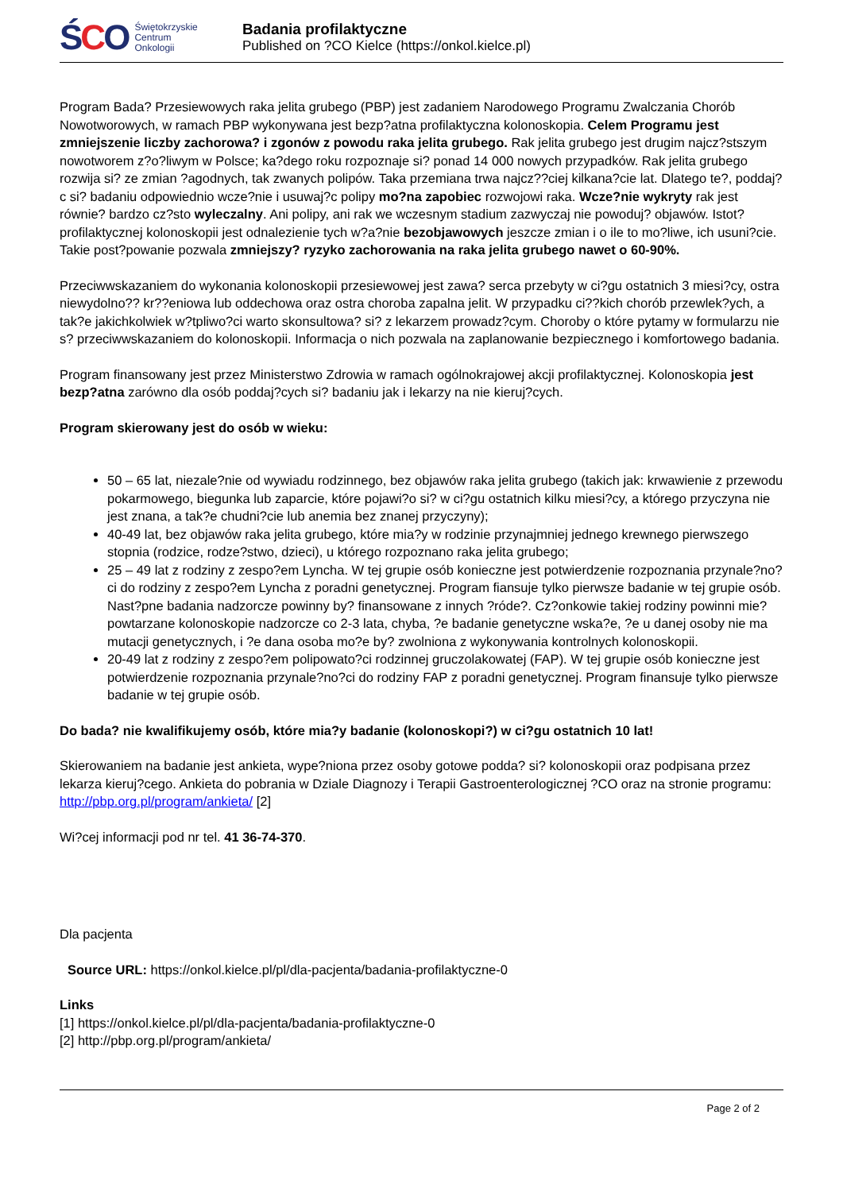ŚCO
Świętokrzyskie
Centrum
Onkologii
Badania profilaktyczne
Published on ?CO Kielce (https://onkol.kielce.pl)
Program Bada? Przesiewowych raka jelita grubego (PBP) jest zadaniem Narodowego Programu Zwalczania Chorób Nowotworowych, w ramach PBP wykonywana jest bezp?atna profilaktyczna kolonoskopia. Celem Programu jest zmniejszenie liczby zachorowa? i zgonów z powodu raka jelita grubego. Rak jelita grubego jest drugim najcz?stszym nowotworem z?o?liwym w Polsce; ka?dego roku rozpoznaje si? ponad 14 000 nowych przypadków. Rak jelita grubego rozwija si? ze zmian ?agodnych, tak zwanych polipów. Taka przemiana trwa najcz??ciej kilkana?cie lat. Dlatego te?, poddaj?c si? badaniu odpowiednio wcze?nie i usuwaj?c polipy mo?na zapobiec rozwojowi raka. Wcze?nie wykryty rak jest równie? bardzo cz?sto wyleczalny. Ani polipy, ani rak we wczesnym stadium zazwyczaj nie powoduj? objawów. Istot? profilaktycznej kolonoskopii jest odnalezienie tych w?a?nie bezobjawowych jeszcze zmian i o ile to mo?liwe, ich usuni?cie. Takie post?powanie pozwala zmniejszy? ryzyko zachorowania na raka jelita grubego nawet o 60-90%.
Przeciwwskazaniem do wykonania kolonoskopii przesiewowej jest zawa? serca przebyty w ci?gu ostatnich 3 miesi?cy, ostra niewydolno?? kr??eniowa lub oddechowa oraz ostra choroba zapalna jelit. W przypadku ci??kich chorób przewlek?ych, a tak?e jakichkolwiek w?tpliwo?ci warto skonsultowa? si? z lekarzem prowadz?cym. Choroby o które pytamy w formularzu nie s? przeciwwskazaniem do kolonoskopii. Informacja o nich pozwala na zaplanowanie bezpiecznego i komfortowego badania.
Program finansowany jest przez Ministerstwo Zdrowia w ramach ogólnokrajowej akcji profilaktycznej. Kolonoskopia jest bezp?atna zarówno dla osób poddaj?cych si? badaniu jak i lekarzy na nie kieruj?cych.
Program skierowany jest do osób w wieku:
50 – 65 lat, niezale?nie od wywiadu rodzinnego, bez objawów raka jelita grubego (takich jak: krwawienie z przewodu pokarmowego, biegunka lub zaparcie, które pojawi?o si? w ci?gu ostatnich kilku miesi?cy, a którego przyczyna nie jest znana, a tak?e chudni?cie lub anemia bez znanej przyczyny);
40-49 lat, bez objawów raka jelita grubego, które mia?y w rodzinie przynajmniej jednego krewnego pierwszego stopnia (rodzice, rodze?stwo, dzieci), u którego rozpoznano raka jelita grubego;
25 – 49 lat z rodziny z zespo?em Lyncha. W tej grupie osób konieczne jest potwierdzenie rozpoznania przynale?no?ci do rodziny z zespo?em Lyncha z poradni genetycznej. Program fiansuje tylko pierwsze badanie w tej grupie osób. Nast?pne badania nadzorcze powinny by? finansowane z innych ?róde?. Cz?onkowie takiej rodziny powinni mie? powtarzane kolonoskopie nadzorcze co 2-3 lata, chyba, ?e badanie genetyczne wska?e, ?e u danej osoby nie ma mutacji genetycznych, i ?e dana osoba mo?e by? zwolniona z wykonywania kontrolnych kolonoskopii.
20-49 lat z rodziny z zespo?em polipowato?ci rodzinnej gruczolakowatej (FAP). W tej grupie osób konieczne jest potwierdzenie rozpoznania przynale?no?ci do rodziny FAP z poradni genetycznej. Program finansuje tylko pierwsze badanie w tej grupie osób.
Do bada? nie kwalifikujemy osób, które mia?y badanie (kolonoskopi?) w ci?gu ostatnich 10 lat!
Skierowaniem na badanie jest ankieta, wype?niona przez osoby gotowe podda? si? kolonoskopii oraz podpisana przez lekarza kieruj?cego. Ankieta do pobrania w Dziale Diagnozy i Terapii Gastroenterologicznej ?CO oraz na stronie programu: http://pbp.org.pl/program/ankieta/ [2]
Wi?cej informacji pod nr tel. 41 36-74-370.
Dla pacjenta
Source URL: https://onkol.kielce.pl/pl/dla-pacjenta/badania-profilaktyczne-0
Links
[1] https://onkol.kielce.pl/pl/dla-pacjenta/badania-profilaktyczne-0
[2] http://pbp.org.pl/program/ankieta/
Page 2 of 2